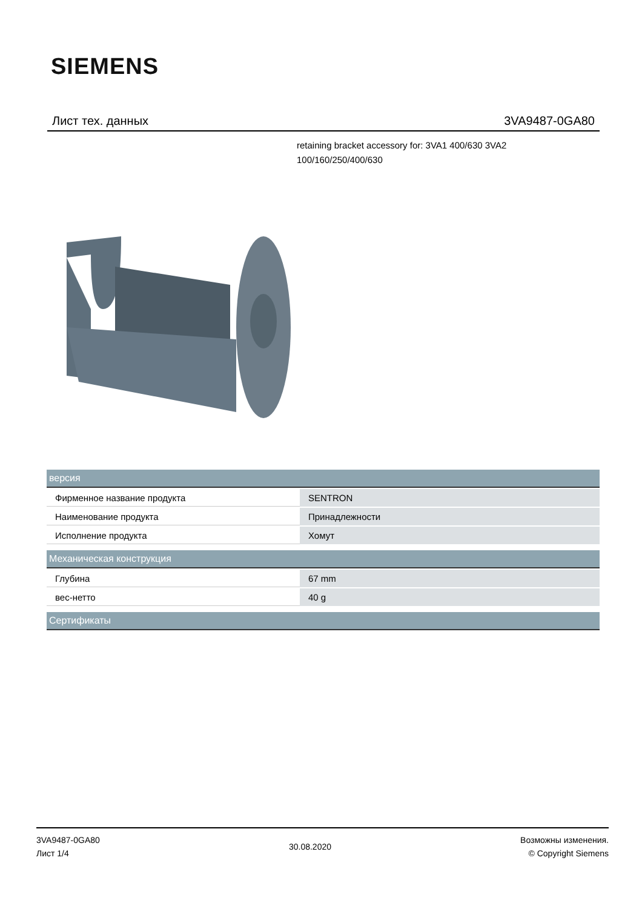SIEMENS
Лист тех. данных 3VA9487-0GA80
retaining bracket accessory for: 3VA1 400/630 3VA2 100/160/250/400/630
| версия | |
| --- | --- |
| Фирменное название продукта | SENTRON |
| Наименование продукта | Принадлежности |
| Исполнение продукта | Хомут |
| Механическая конструкция | |
| Глубина | 67 mm |
| вес-нетто | 40 g |
| Сертификаты | |
3VA9487-0GA80
Лист 1/4
30.08.2020
Возможны изменения.
© Copyright Siemens